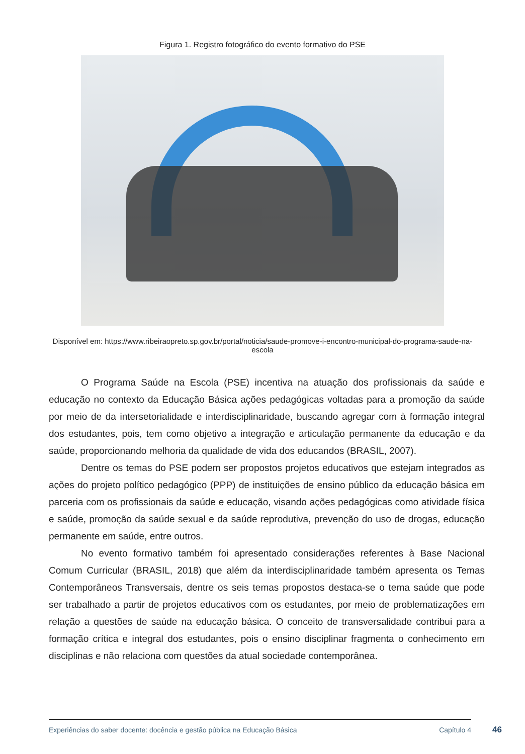Figura 1. Registro fotográfico do evento formativo do PSE
Disponível em: https://www.ribeiraopreto.sp.gov.br/portal/noticia/saude-promove-i-encontro-municipal-do-programa-saude-na-escola
O Programa Saúde na Escola (PSE) incentiva na atuação dos profissionais da saúde e educação no contexto da Educação Básica ações pedagógicas voltadas para a promoção da saúde por meio de da intersetorialidade e interdisciplinaridade, buscando agregar com à formação integral dos estudantes, pois, tem como objetivo a integração e articulação permanente da educação e da saúde, proporcionando melhoria da qualidade de vida dos educandos (BRASIL, 2007).
Dentre os temas do PSE podem ser propostos projetos educativos que estejam integrados as ações do projeto político pedagógico (PPP) de instituições de ensino público da educação básica em parceria com os profissionais da saúde e educação, visando ações pedagógicas como atividade física e saúde, promoção da saúde sexual e da saúde reprodutiva, prevenção do uso de drogas, educação permanente em saúde, entre outros.
No evento formativo também foi apresentado considerações referentes à Base Nacional Comum Curricular (BRASIL, 2018) que além da interdisciplinaridade também apresenta os Temas Contemporâneos Transversais, dentre os seis temas propostos destaca-se o tema saúde que pode ser trabalhado a partir de projetos educativos com os estudantes, por meio de problematizações em relação a questões de saúde na educação básica. O conceito de transversalidade contribui para a formação crítica e integral dos estudantes, pois o ensino disciplinar fragmenta o conhecimento em disciplinas e não relaciona com questões da atual sociedade contemporânea.
Experiências do saber docente: docência e gestão pública na Educação Básica Capítulo 4 46